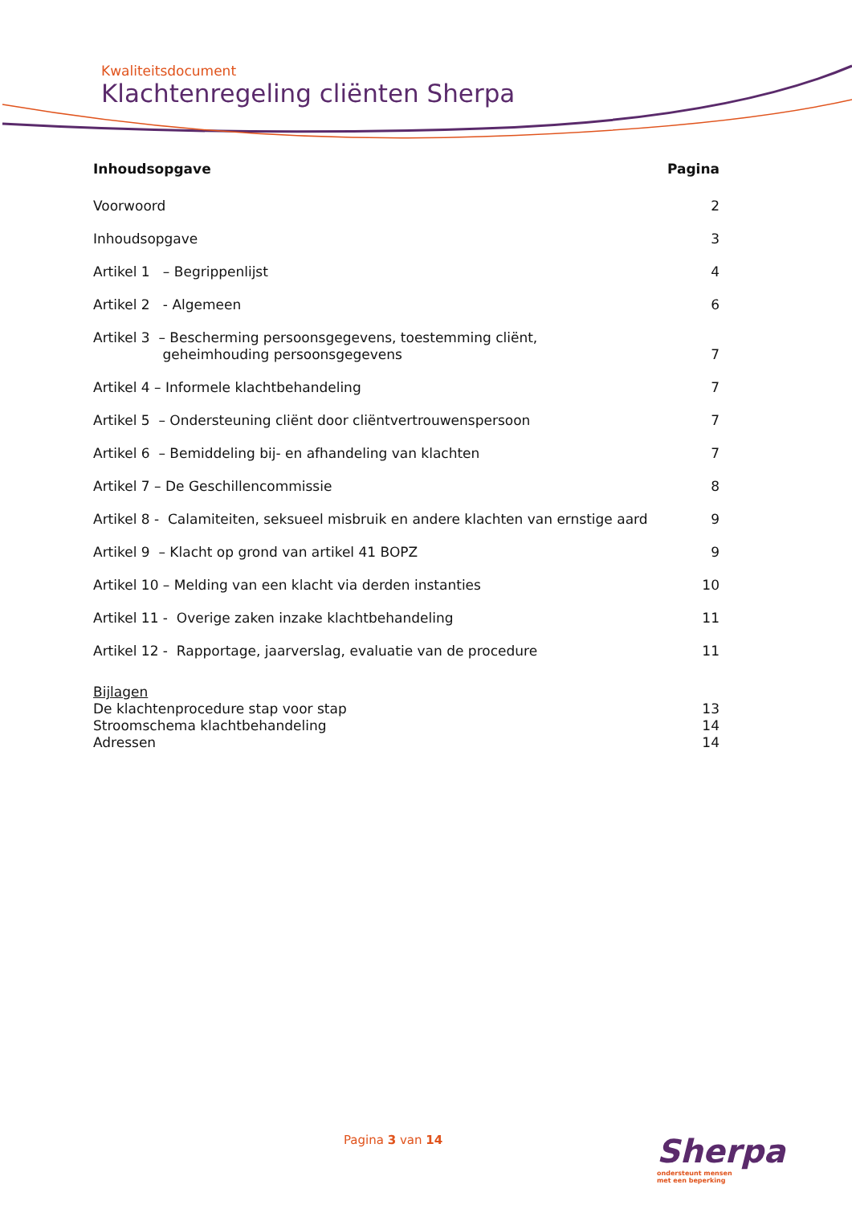Kwaliteitsdocument
Klachtenregeling cliënten Sherpa
Inhoudsopgave Pagina
Voorwoord 2
Inhoudsopgave 3
Artikel 1 – Begrippenlijst 4
Artikel 2 - Algemeen 6
Artikel 3 – Bescherming persoonsgegevens, toestemming cliënt,
geheimhouding persoonsgegevens 7
Artikel 4 – Informele klachtbehandeling 7
Artikel 5 – Ondersteuning cliënt door cliëntvertrouwenspersoon 7
Artikel 6 – Bemiddeling bij- en afhandeling van klachten 7
Artikel 7 – De Geschillencommissie 8
Artikel 8 - Calamiteiten, seksueel misbruik en andere klachten van ernstige aard 9
Artikel 9 – Klacht op grond van artikel 41 BOPZ 9
Artikel 10 – Melding van een klacht via derden instanties 10
Artikel 11 - Overige zaken inzake klachtbehandeling 11
Artikel 12 - Rapportage, jaarverslag, evaluatie van de procedure 11
Bijlagen
De klachtenprocedure stap voor stap 13
Stroomschema klachtbehandeling 14
Adressen 14
Pagina 3 van 14
Sherpa
ondersteunt mensen
met een beperking